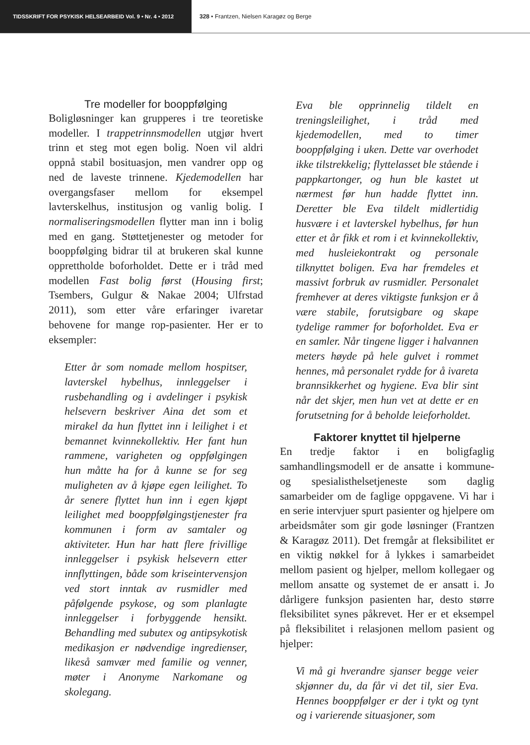TIDSSKRIFT FOR PSYKISK HELSEARBEID Vol. 9 • Nr. 4 • 2012 328 • Frantzen, Nielsen Karagøz og Berge
Tre modeller for booppfølging
Boligløsninger kan grupperes i tre teoretiske modeller. I trappetrinnsmodellen utgjør hvert trinn et steg mot egen bolig. Noen vil aldri oppnå stabil bosituasjon, men vandrer opp og ned de laveste trinnene. Kjedemodellen har overgangsfaser mellom for eksempel lavterskelhus, institusjon og vanlig bolig. I normaliseringsmodellen flytter man inn i bolig med en gang. Støttetjenester og metoder for booppfølging bidrar til at brukeren skal kunne opprettholde boforholdet. Dette er i tråd med modellen Fast bolig først (Housing first; Tsembers, Gulgur & Nakae 2004; Ulfrstad 2011), som etter våre erfaringer ivaretar behovene for mange rop-pasienter. Her er to eksempler:
Etter år som nomade mellom hospitser, lavterskel hybelhus, innleggelser i rusbehandling og i avdelinger i psykisk helsevern beskriver Aina det som et mirakel da hun flyttet inn i leilighet i et bemannet kvinnekollektiv. Her fant hun rammene, varigheten og oppfølgingen hun måtte ha for å kunne se for seg muligheten av å kjøpe egen leilighet. To år senere flyttet hun inn i egen kjøpt leilighet med booppfølgingstjenester fra kommunen i form av samtaler og aktiviteter. Hun har hatt flere frivillige innleggelser i psykisk helsevern etter innflyttingen, både som kriseintervensjon ved stort inntak av rusmidler med påfølgende psykose, og som planlagte innleggelser i forbyggende hensikt. Behandling med subutex og antipsykotisk medikasjon er nødvendige ingredienser, likeså samvær med familie og venner, møter i Anonyme Narkomane og skolegang.
Eva ble opprinnelig tildelt en treningsleilighet, i tråd med kjedemodellen, med to timer booppfølging i uken. Dette var overhodet ikke tilstrekkelig; flyttelasset ble stående i pappkartonger, og hun ble kastet ut nærmest før hun hadde flyttet inn. Deretter ble Eva tildelt midlertidig husvære i et lavterskel hybelhus, før hun etter et år fikk et rom i et kvinnekollektiv, med husleiekontrakt og personale tilknyttet boligen. Eva har fremdeles et massivt forbruk av rusmidler. Personalet fremhever at deres viktigste funksjon er å være stabile, forutsigbare og skape tydelige rammer for boforholdet. Eva er en samler. Når tingene ligger i halvannen meters høyde på hele gulvet i rommet hennes, må personalet rydde for å ivareta brannsikkerhet og hygiene. Eva blir sint når det skjer, men hun vet at dette er en forutsetning for å beholde leieforholdet.
Faktorer knyttet til hjelperne
En tredje faktor i en boligfaglig samhandlingsmodell er de ansatte i kommune- og spesialisthelsetjeneste som daglig samarbeider om de faglige oppgavene. Vi har i en serie intervjuer spurt pasienter og hjelpere om arbeidsmåter som gir gode løsninger (Frantzen & Karagøz 2011). Det fremgår at fleksibilitet er en viktig nøkkel for å lykkes i samarbeidet mellom pasient og hjelper, mellom kollegaer og mellom ansatte og systemet de er ansatt i. Jo dårligere funksjon pasienten har, desto større fleksibilitet synes påkrevet. Her er et eksempel på fleksibilitet i relasjonen mellom pasient og hjelper:
Vi må gi hverandre sjanser begge veier skjønner du, da får vi det til, sier Eva. Hennes booppfølger er der i tykt og tynt og i varierende situasjoner, som